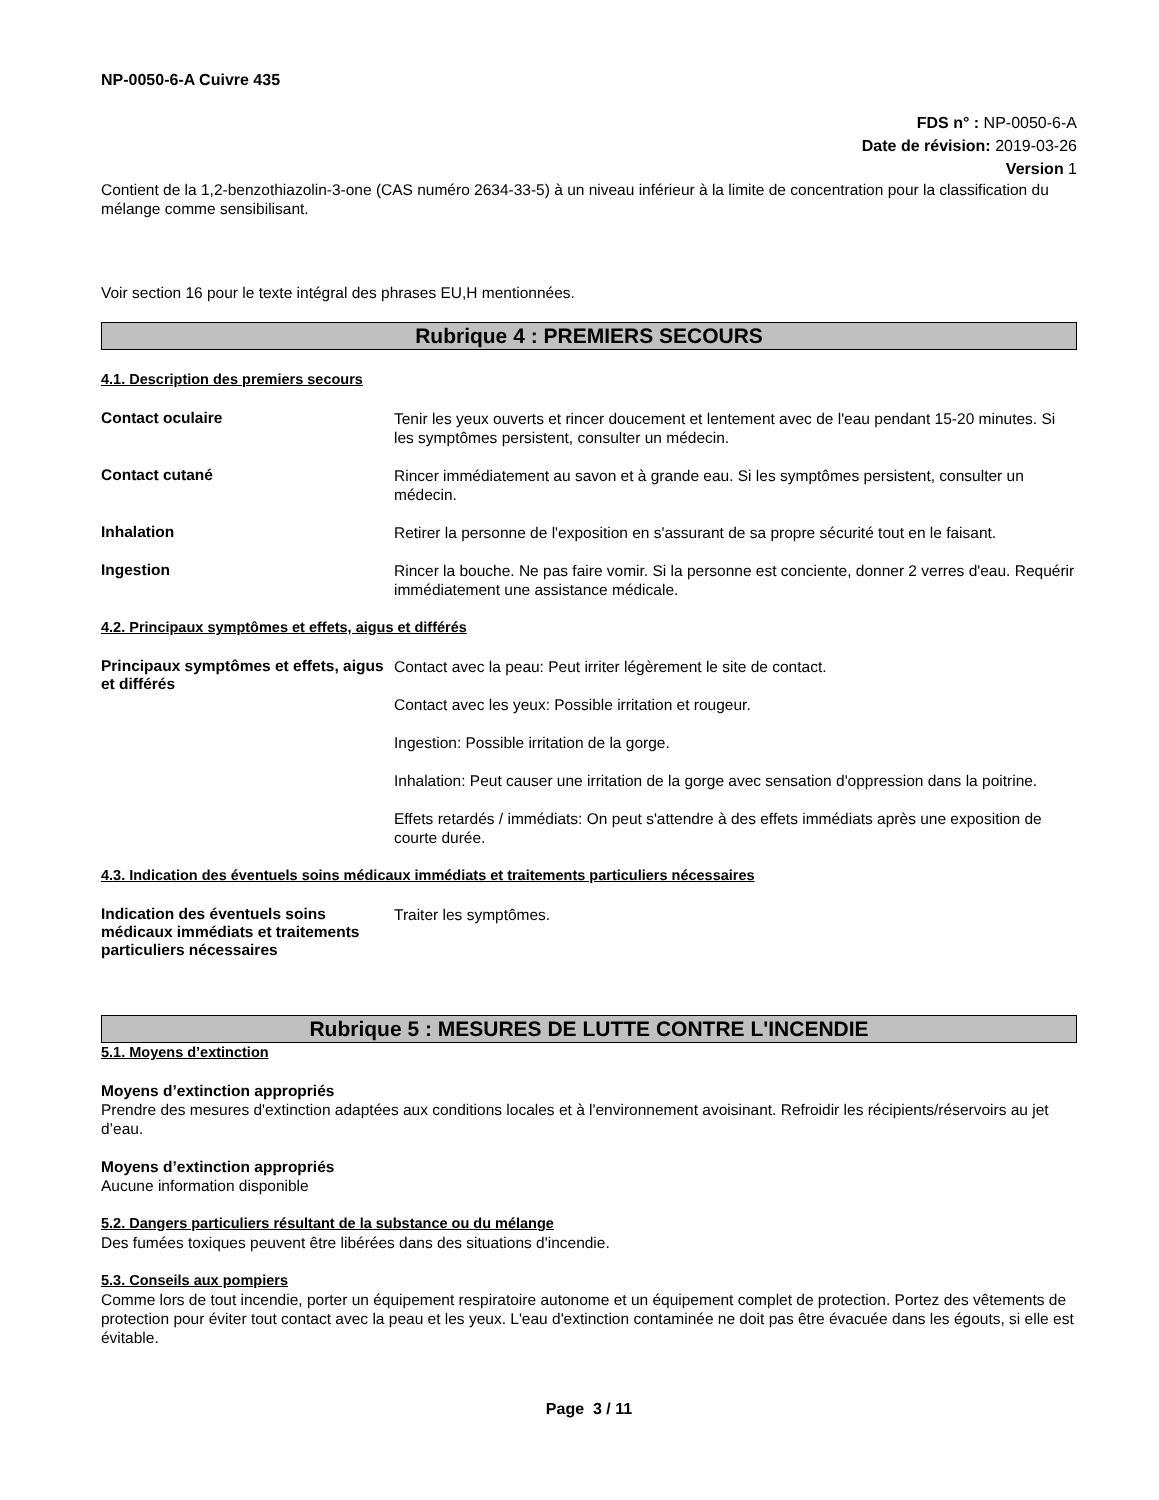NP-0050-6-A Cuivre 435
FDS n° : NP-0050-6-A
Date de révision: 2019-03-26
Version 1
Contient de la 1,2-benzothiazolin-3-one (CAS numéro 2634-33-5) à un niveau inférieur à la limite de concentration pour la classification du mélange comme sensibilisant.
Voir section 16 pour le texte intégral des phrases EU,H mentionnées.
Rubrique 4 : PREMIERS SECOURS
4.1. Description des premiers secours
Contact oculaire
Tenir les yeux ouverts et rincer doucement et lentement avec de l'eau pendant 15-20 minutes. Si les symptômes persistent, consulter un médecin.
Contact cutané
Rincer immédiatement au savon et à grande eau. Si les symptômes persistent, consulter un médecin.
Inhalation
Retirer la personne de l'exposition en s'assurant de sa propre sécurité tout en le faisant.
Ingestion
Rincer la bouche. Ne pas faire vomir. Si la personne est conciente, donner 2 verres d'eau. Requérir immédiatement une assistance médicale.
4.2. Principaux symptômes et effets, aigus et différés
Principaux symptômes et effets, aigus et différés
Contact avec la peau: Peut irriter légèrement le site de contact.
Contact avec les yeux: Possible irritation et rougeur.
Ingestion: Possible irritation de la gorge.
Inhalation: Peut causer une irritation de la gorge avec sensation d'oppression dans la poitrine.
Effets retardés / immédiats: On peut s'attendre à des effets immédiats après une exposition de courte durée.
4.3. Indication des éventuels soins médicaux immédiats et traitements particuliers nécessaires
Indication des éventuels soins médicaux immédiats et traitements particuliers nécessaires
Traiter les symptômes.
Rubrique 5 : MESURES DE LUTTE CONTRE L'INCENDIE
5.1. Moyens d’extinction
Moyens d’extinction appropriés
Prendre des mesures d'extinction adaptées aux conditions locales et à l'environnement avoisinant. Refroidir les récipients/réservoirs au jet d’eau.
Moyens d’extinction appropriés
Aucune information disponible
5.2. Dangers particuliers résultant de la substance ou du mélange
Des fumées toxiques peuvent être libérées dans des situations d'incendie.
5.3. Conseils aux pompiers
Comme lors de tout incendie, porter un équipement respiratoire autonome et un équipement complet de protection. Portez des vêtements de protection pour éviter tout contact avec la peau et les yeux. L'eau d'extinction contaminée ne doit pas être évacuée dans les égouts, si elle est évitable.
Page 3 / 11